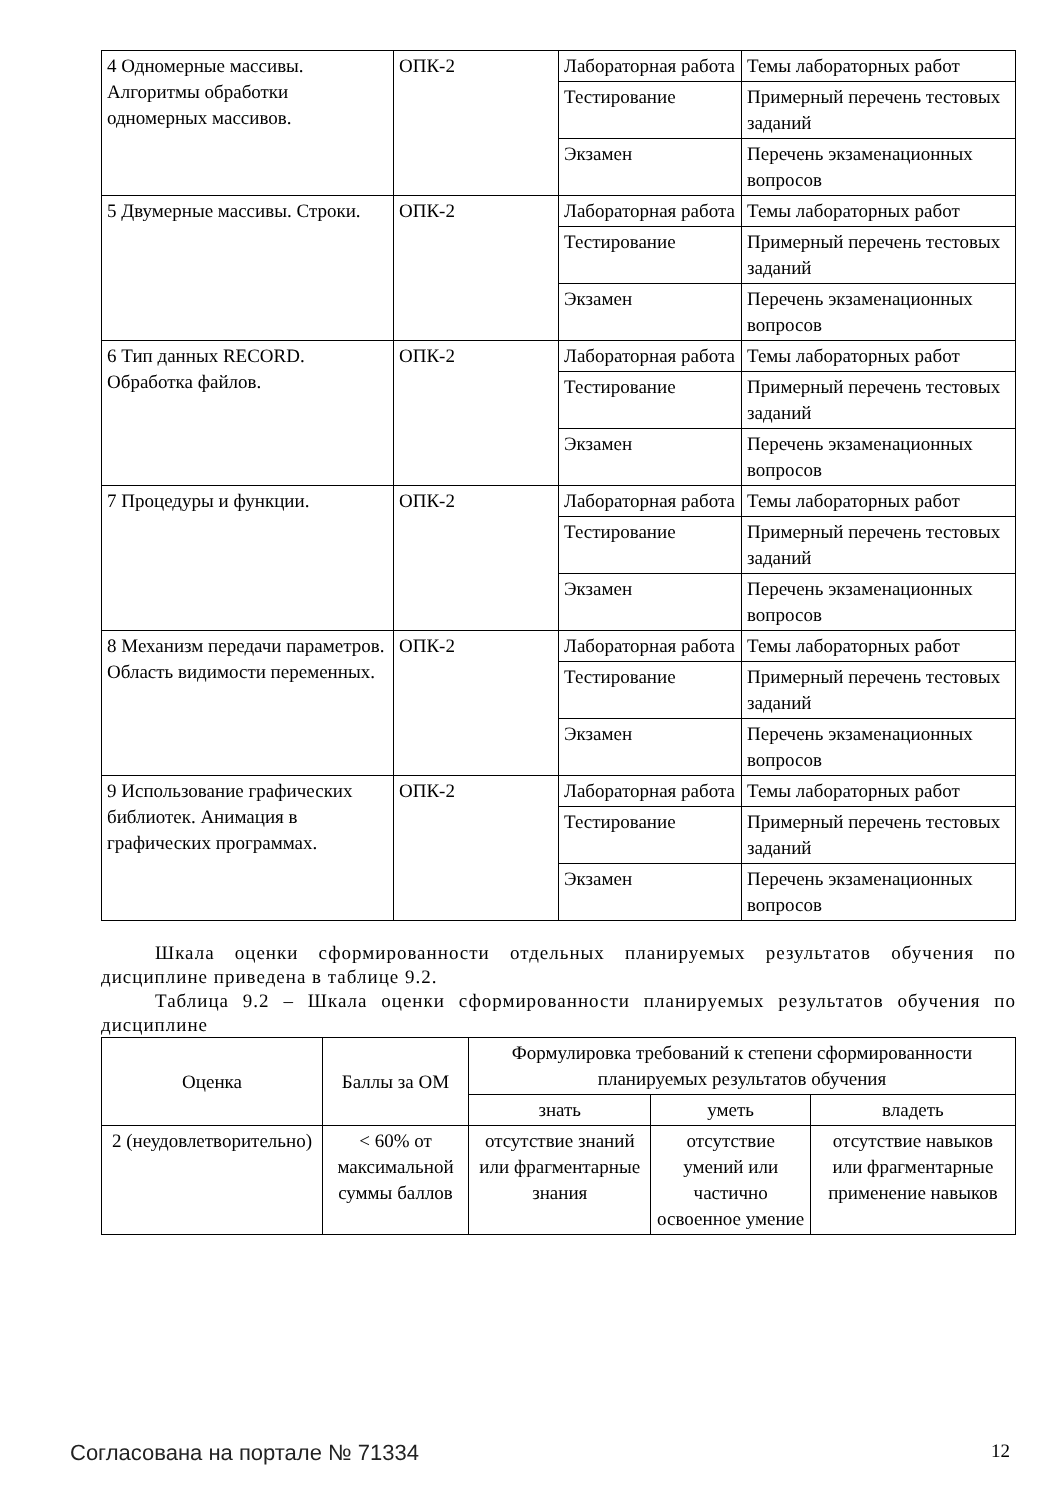| 4 Одномерные массивы. Алгоритмы обработки одномерных массивов. | ОПК-2 | Лабораторная работа | Темы лабораторных работ |
| | | Тестирование | Примерный перечень тестовых заданий |
| | | Экзамен | Перечень экзаменационных вопросов |
| 5 Двумерные массивы. Строки. | ОПК-2 | Лабораторная работа | Темы лабораторных работ |
| | | Тестирование | Примерный перечень тестовых заданий |
| | | Экзамен | Перечень экзаменационных вопросов |
| 6 Тип данных RECORD. Обработка файлов. | ОПК-2 | Лабораторная работа | Темы лабораторных работ |
| | | Тестирование | Примерный перечень тестовых заданий |
| | | Экзамен | Перечень экзаменационных вопросов |
| 7 Процедуры и функции. | ОПК-2 | Лабораторная работа | Темы лабораторных работ |
| | | Тестирование | Примерный перечень тестовых заданий |
| | | Экзамен | Перечень экзаменационных вопросов |
| 8 Механизм передачи параметров. Область видимости переменных. | ОПК-2 | Лабораторная работа | Темы лабораторных работ |
| | | Тестирование | Примерный перечень тестовых заданий |
| | | Экзамен | Перечень экзаменационных вопросов |
| 9 Использование графических библиотек. Анимация в графических программах. | ОПК-2 | Лабораторная работа | Темы лабораторных работ |
| | | Тестирование | Примерный перечень тестовых заданий |
| | | Экзамен | Перечень экзаменационных вопросов |
Шкала оценки сформированности отдельных планируемых результатов обучения по дисциплине приведена в таблице 9.2.
Таблица 9.2 – Шкала оценки сформированности планируемых результатов обучения по дисциплине
| Оценка | Баллы за ОМ | Формулировка требований к степени сформированности планируемых результатов обучения | | |
| --- | --- | --- | --- | --- |
| | | знать | уметь | владеть |
| 2 (неудовлетворительно) | < 60% от максимальной суммы баллов | отсутствие знаний или фрагментарные знания | отсутствие умений или частично освоенное умение | отсутствие навыков или фрагментарные применение навыков |
Согласована на портале № 71334 12